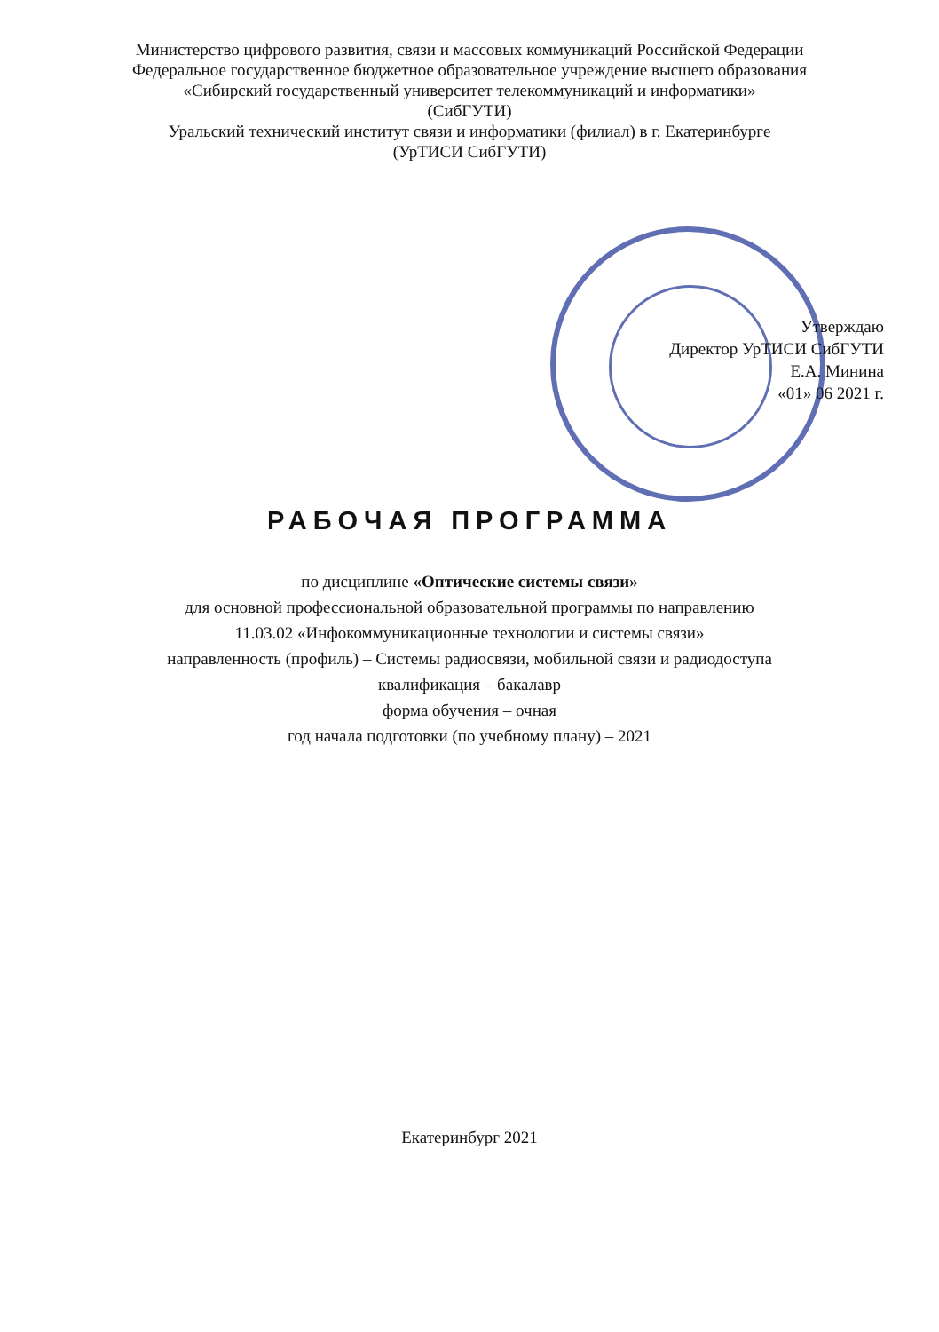Министерство цифрового развития, связи и массовых коммуникаций Российской Федерации
Федеральное государственное бюджетное образовательное учреждение высшего образования
«Сибирский государственный университет телекоммуникаций и информатики»
(СибГУТИ)
Уральский технический институт связи и информатики (филиал) в г. Екатеринбурге
(УрТИСИ СибГУТИ)
Утверждаю
Директор УрТИСИ СибГУТИ
Е.А. Минина
«01» 06 2021 г.
РАБОЧАЯ ПРОГРАММА
по дисциплине «Оптические системы связи»
для основной профессиональной образовательной программы по направлению
11.03.02 «Инфокоммуникационные технологии и системы связи»
направленность (профиль) – Системы радиосвязи, мобильной связи и радиодоступа
квалификация – бакалавр
форма обучения – очная
год начала подготовки (по учебному плану) – 2021
Екатеринбург 2021